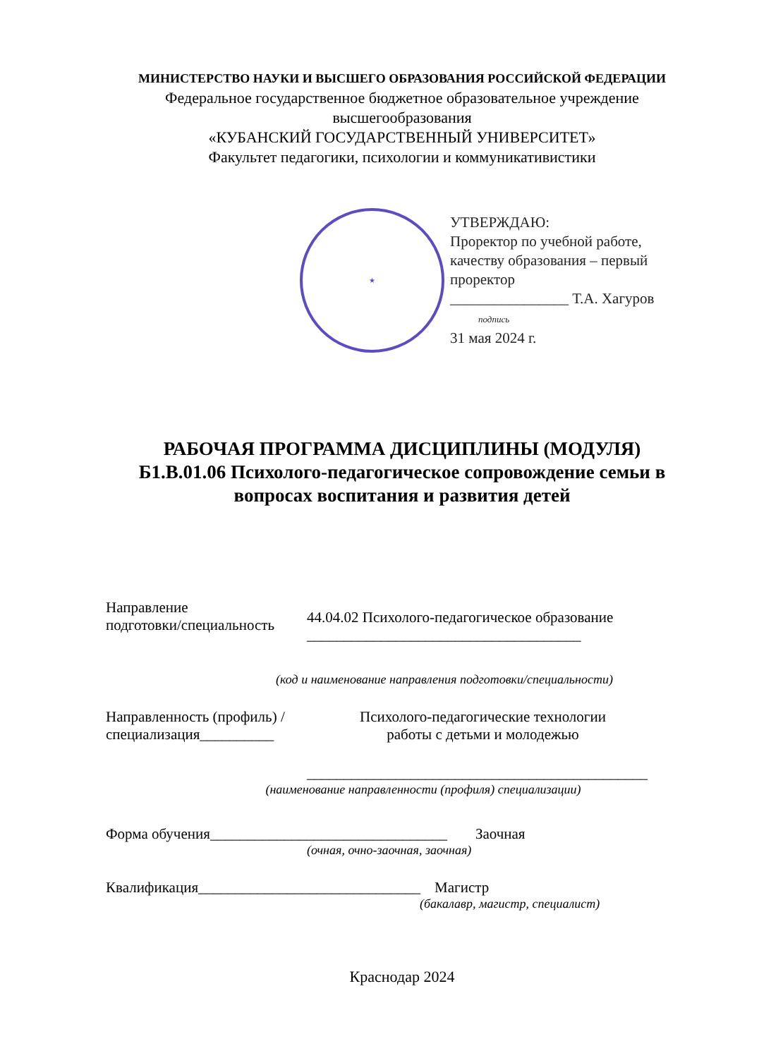МИНИСТЕРСТВО НАУКИ И ВЫСШЕГО ОБРАЗОВАНИЯ РОССИЙСКОЙ ФЕДЕРАЦИИ
Федеральное государственное бюджетное образовательное учреждение высшегообразования
«КУБАНСКИЙ ГОСУДАРСТВЕННЫЙ УНИВЕРСИТЕТ»
Факультет педагогики, психологии и коммуникативистики
★
УТВЕРЖДАЮ:
Проректор по учебной работе,
качеству образования – первый
проректор
________________ Т.А. Хагуров
подпись
31 мая 2024 г.
РАБОЧАЯ ПРОГРАММА ДИСЦИПЛИНЫ (МОДУЛЯ)
Б1.В.01.06 Психолого-педагогическое сопровождение семьи в вопросах воспитания и развития детей
Направление
подготовки/специальность
44.04.02 Психолого-педагогическое образование
_____________________________________
(код и наименование направления подготовки/специальности)
Направленность (профиль) /
специализация__________
Психолого-педагогические технологии
работы с детьми и молодежью
______________________________________________
(наименование направленности (профиля) специализации)
Форма обучения________________________________
Заочная
(очная, очно-заочная, заочная)
Квалификация______________________________
Магистр
(бакалавр, магистр, специалист)
Краснодар 2024